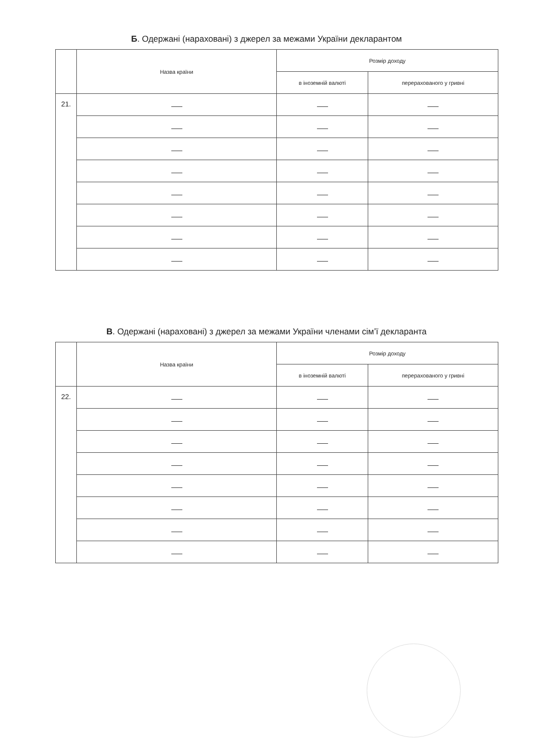Б. Одержані (нараховані) з джерел за межами України декларантом
| | Назва країни | Розмір доходу | |
| --- | --- | --- | --- |
| | | в іноземній валюті | перерахованого у гривні |
| 21. | | | |
В. Одержані (нараховані) з джерел за межами України членами сім’ї декларанта
| | Назва країни | Розмір доходу | |
| --- | --- | --- | --- |
| | | в іноземній валюті | перерахованого у гривні |
| 22. | | | |